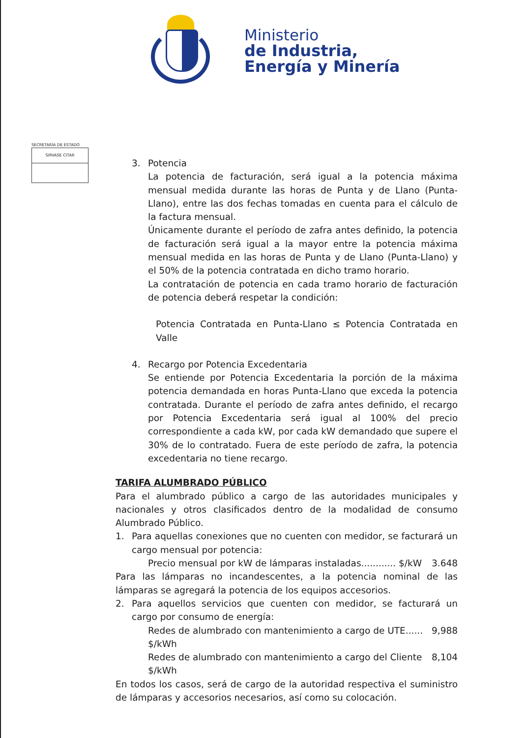Ministerio
de Industria,
Energía y Minería
SECRETARÍA DE ESTADO
SIRVASE CITAR
3. Potencia
La potencia de facturación, será igual a la potencia máxima mensual medida durante las horas de Punta y de Llano (Punta-Llano), entre las dos fechas tomadas en cuenta para el cálculo de la factura mensual.
Únicamente durante el período de zafra antes definido, la potencia de facturación será igual a la mayor entre la potencia máxima mensual medida en las horas de Punta y de Llano (Punta-Llano) y el 50% de la potencia contratada en dicho tramo horario.
La contratación de potencia en cada tramo horario de facturación de potencia deberá respetar la condición:
Potencia Contratada en Punta-Llano ≤ Potencia Contratada en Valle
4. Recargo por Potencia Excedentaria
Se entiende por Potencia Excedentaria la porción de la máxima potencia demandada en horas Punta-Llano que exceda la potencia contratada. Durante el período de zafra antes definido, el recargo por Potencia Excedentaria será igual al 100% del precio correspondiente a cada kW, por cada kW demandado que supere el 30% de lo contratado. Fuera de este período de zafra, la potencia excedentaria no tiene recargo.
TARIFA ALUMBRADO PÚBLICO
Para el alumbrado público a cargo de las autoridades municipales y nacionales y otros clasificados dentro de la modalidad de consumo Alumbrado Público.
1. Para aquellas conexiones que no cuenten con medidor, se facturará un cargo mensual por potencia:
Precio mensual por kW de lámparas instaladas............ $/kW 3.648
Para las lámparas no incandescentes, a la potencia nominal de las lámparas se agregará la potencia de los equipos accesorios.
2. Para aquellos servicios que cuenten con medidor, se facturará un cargo por consumo de energía:
Redes de alumbrado con mantenimiento a cargo de UTE...... $/kWh 9,988
Redes de alumbrado con mantenimiento a cargo del Cliente $/kWh 8,104
En todos los casos, será de cargo de la autoridad respectiva el suministro de lámparas y accesorios necesarios, así como su colocación.